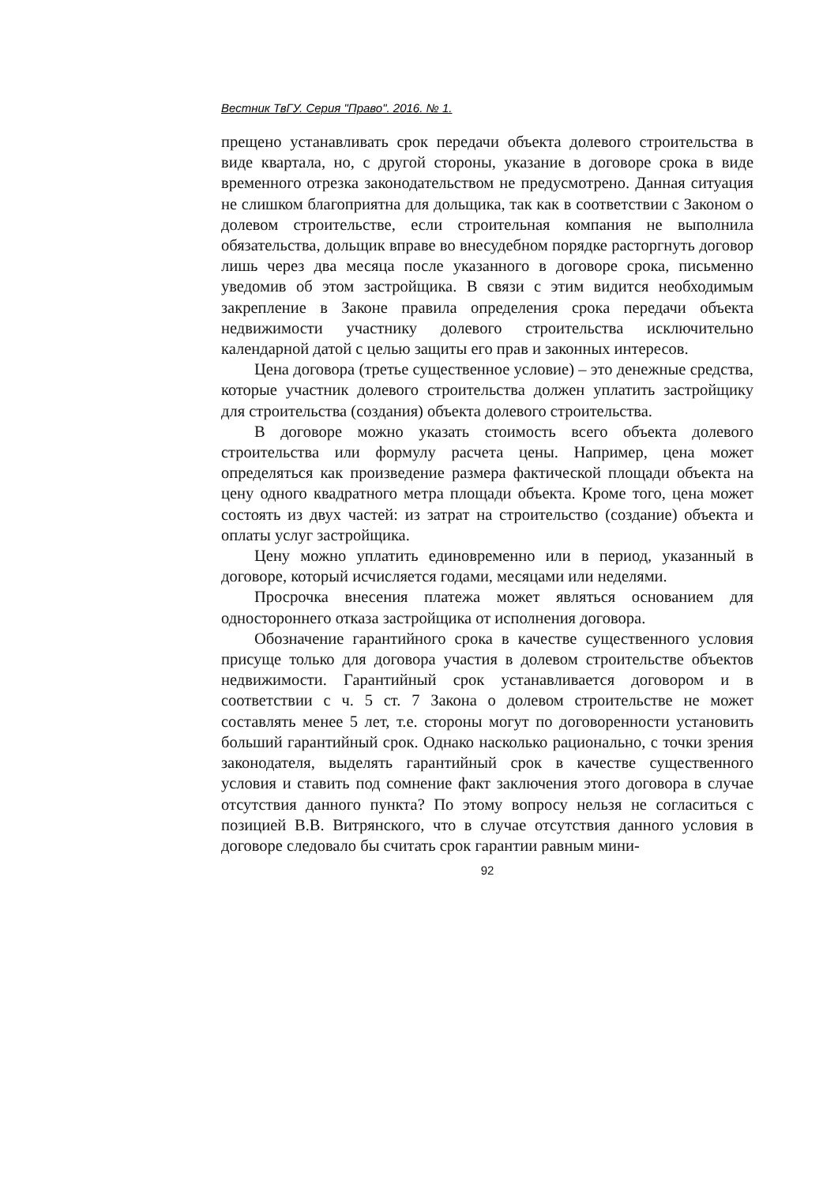Вестник ТвГУ. Серия "Право". 2016. № 1.
прещено устанавливать срок передачи объекта долевого строительства в виде квартала, но, с другой стороны, указание в договоре срока в виде временного отрезка законодательством не предусмотрено. Данная ситуация не слишком благоприятна для дольщика, так как в соответствии с Законом о долевом строительстве, если строительная компания не выполнила обязательства, дольщик вправе во внесудебном порядке расторгнуть договор лишь через два месяца после указанного в договоре срока, письменно уведомив об этом застройщика. В связи с этим видится необходимым закрепление в Законе правила определения срока передачи объекта недвижимости участнику долевого строительства исключительно календарной датой с целью защиты его прав и законных интересов.
Цена договора (третье существенное условие) – это денежные средства, которые участник долевого строительства должен уплатить застройщику для строительства (создания) объекта долевого строительства.
В договоре можно указать стоимость всего объекта долевого строительства или формулу расчета цены. Например, цена может определяться как произведение размера фактической площади объекта на цену одного квадратного метра площади объекта. Кроме того, цена может состоять из двух частей: из затрат на строительство (создание) объекта и оплаты услуг застройщика.
Цену можно уплатить единовременно или в период, указанный в договоре, который исчисляется годами, месяцами или неделями.
Просрочка внесения платежа может являться основанием для одностороннего отказа застройщика от исполнения договора.
Обозначение гарантийного срока в качестве существенного условия присуще только для договора участия в долевом строительстве объектов недвижимости. Гарантийный срок устанавливается договором и в соответствии с ч. 5 ст. 7 Закона о долевом строительстве не может составлять менее 5 лет, т.е. стороны могут по договоренности установить больший гарантийный срок. Однако насколько рационально, с точки зрения законодателя, выделять гарантийный срок в качестве существенного условия и ставить под сомнение факт заключения этого договора в случае отсутствия данного пункта? По этому вопросу нельзя не согласиться с позицией В.В. Витрянского, что в случае отсутствия данного условия в договоре следовало бы считать срок гарантии равным мини-
92